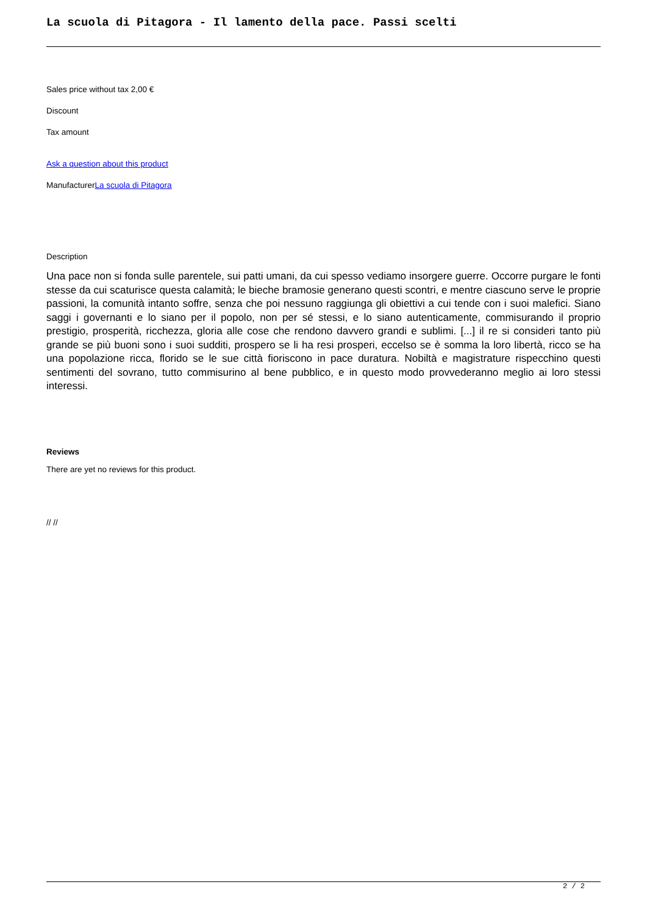La scuola di Pitagora - Il lamento della pace. Passi scelti
Sales price without tax 2,00 €
Discount
Tax amount
Ask a question about this product
ManufacturerLa scuola di Pitagora
Description
Una pace non si fonda sulle parentele, sui patti umani, da cui spesso vediamo insorgere guerre. Occorre purgare le fonti stesse da cui scaturisce questa calamità; le bieche bramosie generano questi scontri, e mentre ciascuno serve le proprie passioni, la comunità intanto soffre, senza che poi nessuno raggiunga gli obiettivi a cui tende con i suoi malefici. Siano saggi i governanti e lo siano per il popolo, non per sé stessi, e lo siano autenticamente, commisurando il proprio prestigio, prosperità, ricchezza, gloria alle cose che rendono davvero grandi e sublimi. [...] il re si consideri tanto più grande se più buoni sono i suoi sudditi, prospero se li ha resi prosperi, eccelso se è somma la loro libertà, ricco se ha una popolazione ricca, florido se le sue città fioriscono in pace duratura. Nobiltà e magistrature rispecchino questi sentimenti del sovrano, tutto commisurino al bene pubblico, e in questo modo provvederanno meglio ai loro stessi interessi.
Reviews
There are yet no reviews for this product.
// //
2 / 2